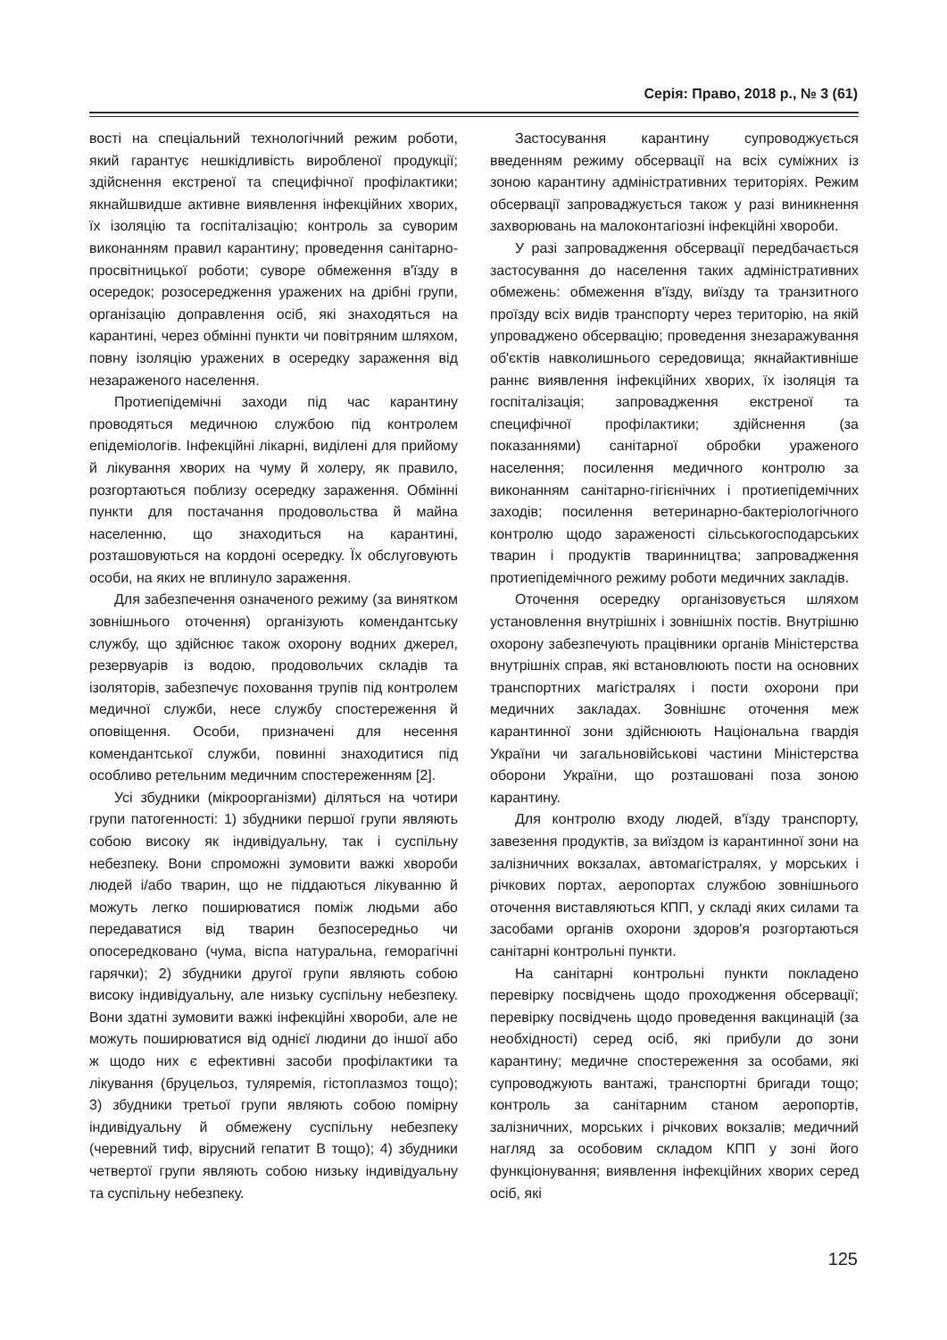Серія: Право, 2018 р., № 3 (61)
вості на спеціальний технологічний режим роботи, який гарантує нешкідливість виробленої продукції; здійснення екстреної та специфічної профілактики; якнайшвидше активне виявлення інфекційних хворих, їх ізоляцію та госпіталізацію; контроль за суворим виконанням правил карантину; проведення санітарно-просвітницької роботи; суворе обмеження в'їзду в осередок; розосередження уражених на дрібні групи, організацію доправлення осіб, які знаходяться на карантині, через обмінні пункти чи повітряним шляхом, повну ізоляцію уражених в осередку зараження від незараженого населення.
Протиепідемічні заходи під час карантину проводяться медичною службою під контролем епідеміологів. Інфекційні лікарні, виділені для прийому й лікування хворих на чуму й холеру, як правило, розгортаються поблизу осередку зараження. Обмінні пункти для постачання продовольства й майна населенню, що знаходиться на карантині, розташовуються на кордоні осередку. Їх обслуговують особи, на яких не вплинуло зараження.
Для забезпечення означеного режиму (за винятком зовнішнього оточення) організують комендантську службу, що здійснює також охорону водних джерел, резервуарів із водою, продовольчих складів та ізоляторів, забезпечує поховання трупів під контролем медичної служби, несе службу спостереження й оповіщення. Особи, призначені для несення комендантської служби, повинні знаходитися під особливо ретельним медичним спостереженням [2].
Усі збудники (мікроорганізми) діляться на чотири групи патогенності: 1) збудники першої групи являють собою високу як індивідуальну, так і суспільну небезпеку. Вони спроможні зумовити важкі хвороби людей і/або тварин, що не піддаються лікуванню й можуть легко поширюватися поміж людьми або передаватися від тварин безпосередньо чи опосередковано (чума, віспа натуральна, геморагічні гарячки); 2) збудники другої групи являють собою високу індивідуальну, але низьку суспільну небезпеку. Вони здатні зумовити важкі інфекційні хвороби, але не можуть поширюватися від однієї людини до іншої або ж щодо них є ефективні засоби профілактики та лікування (бруцельоз, туляремія, гістоплазмоз тощо); 3) збудники третьої групи являють собою помірну індивідуальну й обмежену суспільну небезпеку (черевний тиф, вірусний гепатит В тощо); 4) збудники четвертої групи являють собою низьку індивідуальну та суспільну небезпеку.
Застосування карантину супроводжується введенням режиму обсервації на всіх суміжних із зоною карантину адміністративних територіях. Режим обсервації запроваджується також у разі виникнення захворювань на малоконтагіозні інфекційні хвороби.
У разі запровадження обсервації передбачається застосування до населення таких адміністративних обмежень: обмеження в'їзду, виїзду та транзитного проїзду всіх видів транспорту через територію, на якій упроваджено обсервацію; проведення знезаражування об'єктів навколишнього середовища; якнайактивніше раннє виявлення інфекційних хворих, їх ізоляція та госпіталізація; запровадження екстреної та специфічної профілактики; здійснення (за показаннями) санітарної обробки ураженого населення; посилення медичного контролю за виконанням санітарно-гігієнічних і протиепідемічних заходів; посилення ветеринарно-бактеріологічного контролю щодо зараженості сільськогосподарських тварин і продуктів тваринництва; запровадження протиепідемічного режиму роботи медичних закладів.
Оточення осередку організовується шляхом установлення внутрішніх і зовнішніх постів. Внутрішню охорону забезпечують працівники органів Міністерства внутрішніх справ, які встановлюють пости на основних транспортних магістралях і пости охорони при медичних закладах. Зовнішнє оточення меж карантинної зони здійснюють Національна гвардія України чи загальновійськові частини Міністерства оборони України, що розташовані поза зоною карантину.
Для контролю входу людей, в'їзду транспорту, завезення продуктів, за виїздом із карантинної зони на залізничних вокзалах, автомагістралях, у морських і річкових портах, аеропортах службою зовнішнього оточення виставляються КПП, у складі яких силами та засобами органів охорони здоров'я розгортаються санітарні контрольні пункти.
На санітарні контрольні пункти покладено перевірку посвідчень щодо проходження обсервації; перевірку посвідчень щодо проведення вакцинацій (за необхідності) серед осіб, які прибули до зони карантину; медичне спостереження за особами, які супроводжують вантажі, транспортні бригади тощо; контроль за санітарним станом аеропортів, залізничних, морських і річкових вокзалів; медичний нагляд за особовим складом КПП у зоні його функціонування; виявлення інфекційних хворих серед осіб, які
125